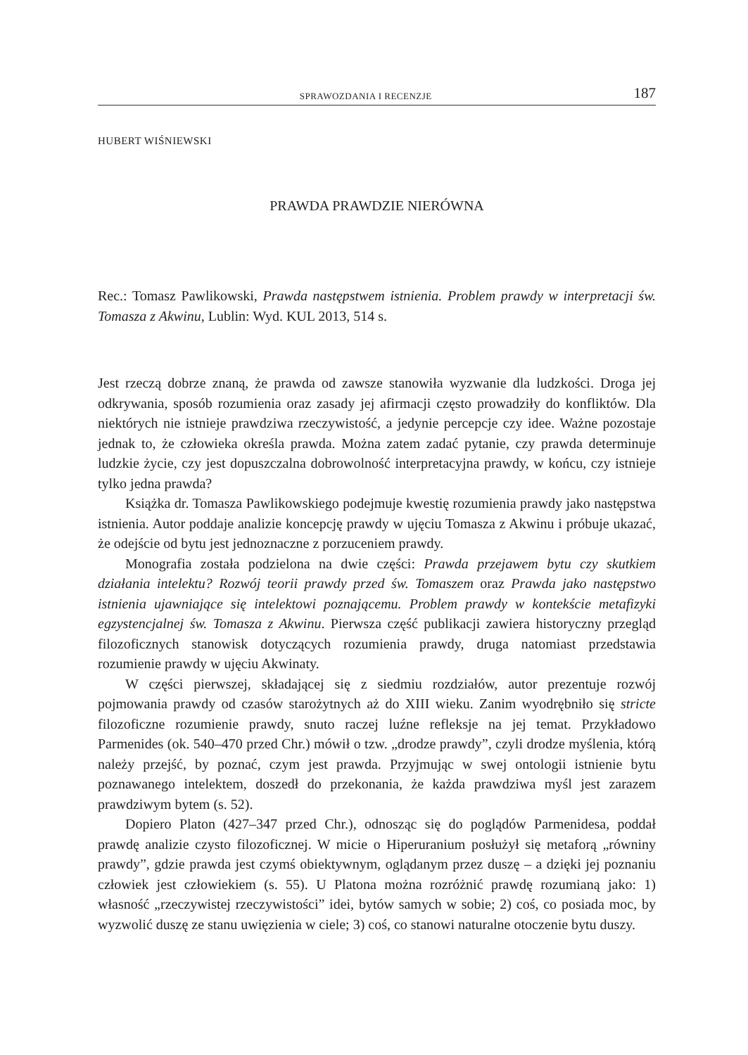SPRAWOZDANIA I RECENZJE 187
HUBERT WIŚNIEWSKI
PRAWDA PRAWDZIE NIERÓWNA
Rec.: Tomasz Pawlikowski, Prawda następstwem istnienia. Problem prawdy w interpretacji św. Tomasza z Akwinu, Lublin: Wyd. KUL 2013, 514 s.
Jest rzeczą dobrze znaną, że prawda od zawsze stanowiła wyzwanie dla ludzkości. Droga jej odkrywania, sposób rozumienia oraz zasady jej afirmacji często prowadziły do konfliktów. Dla niektórych nie istnieje prawdziwa rzeczywistość, a jedynie percepcje czy idee. Ważne pozostaje jednak to, że człowieka określa prawda. Można zatem zadać pytanie, czy prawda determinuje ludzkie życie, czy jest dopuszczalna dobrowolność interpretacyjna prawdy, w końcu, czy istnieje tylko jedna prawda?
Książka dr. Tomasza Pawlikowskiego podejmuje kwestię rozumienia prawdy jako następstwa istnienia. Autor poddaje analizie koncepcję prawdy w ujęciu Tomasza z Akwinu i próbuje ukazać, że odejście od bytu jest jednoznaczne z porzuceniem prawdy.
Monografia została podzielona na dwie części: Prawda przejawem bytu czy skutkiem działania intelektu? Rozwój teorii prawdy przed św. Tomaszem oraz Prawda jako następstwo istnienia ujawniające się intelektowi poznającemu. Problem prawdy w kontekście metafizyki egzystencjalnej św. Tomasza z Akwinu. Pierwsza część publikacji zawiera historyczny przegląd filozoficznych stanowisk dotyczących rozumienia prawdy, druga natomiast przedstawia rozumienie prawdy w ujęciu Akwinaty.
W części pierwszej, składającej się z siedmiu rozdziałów, autor prezentuje rozwój pojmowania prawdy od czasów starożytnych aż do XIII wieku. Zanim wyodrębniło się stricte filozoficzne rozumienie prawdy, snuto raczej luźne refleksje na jej temat. Przykładowo Parmenides (ok. 540–470 przed Chr.) mówił o tzw. „drodze prawdy”, czyli drodze myślenia, którą należy przejść, by poznać, czym jest prawda. Przyjmując w swej ontologii istnienie bytu poznawanego intelektem, doszedł do przekonania, że każda prawdziwa myśl jest zarazem prawdziwym bytem (s. 52).
Dopiero Platon (427–347 przed Chr.), odnosząc się do poglądów Parmenidesa, poddał prawdę analizie czysto filozoficznej. W micie o Hiperuranium posłużył się metaforą „równiny prawdy”, gdzie prawda jest czymś obiektywnym, oglądanym przez duszę – a dzięki jej poznaniu człowiek jest człowiekiem (s. 55). U Platona można rozróżnić prawdę rozumianą jako: 1) własność „rzeczywistej rzeczywistości” idei, bytów samych w sobie; 2) coś, co posiada moc, by wyzwolić duszę ze stanu uwięzienia w ciele; 3) coś, co stanowi naturalne otoczenie bytu duszy.